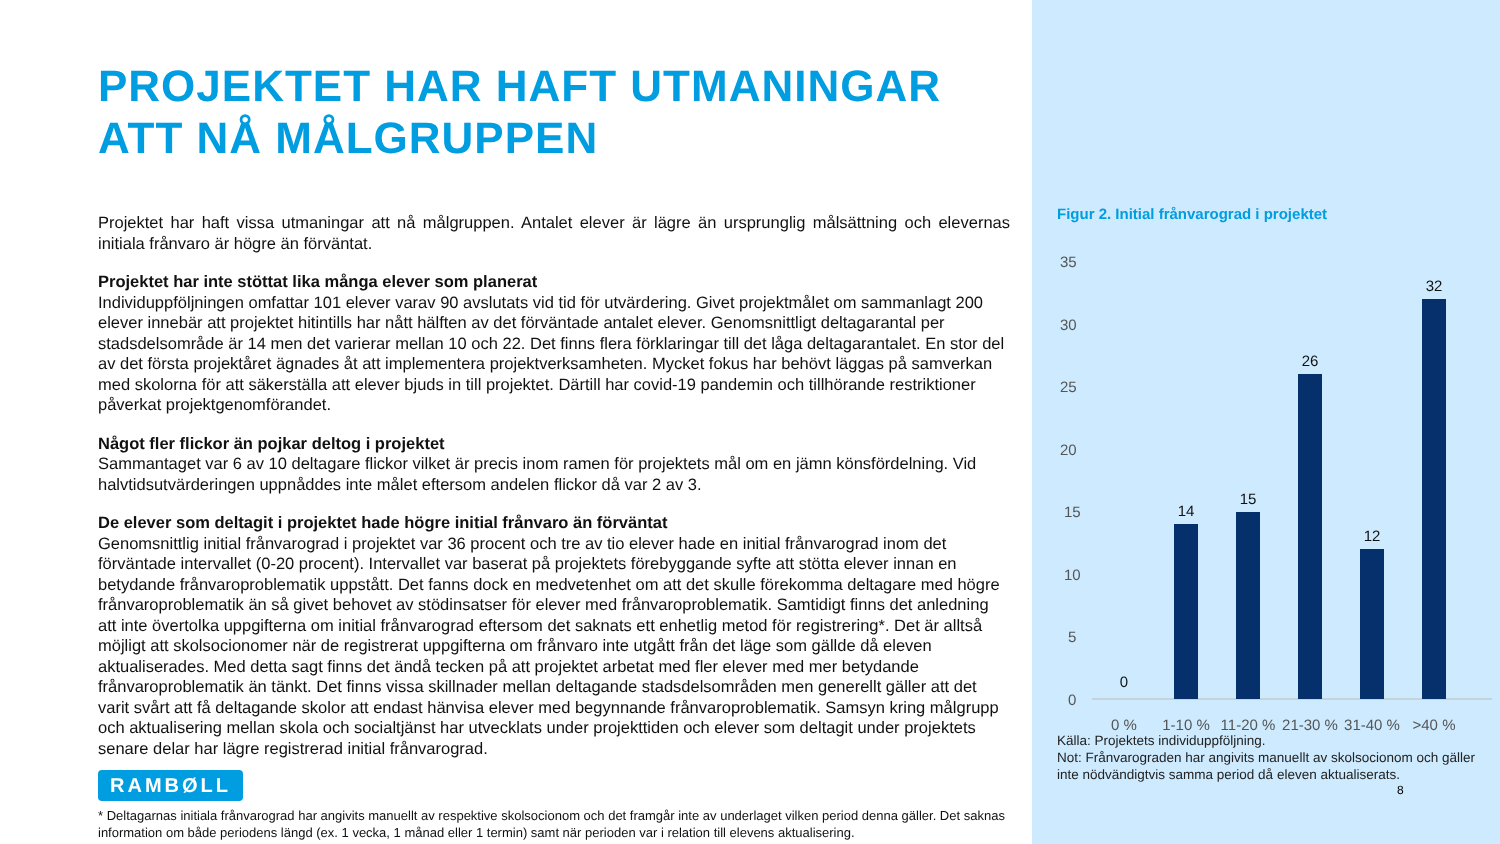PROJEKTET HAR HAFT UTMANINGAR
ATT NÅ MÅLGRUPPEN
Projektet har haft vissa utmaningar att nå målgruppen. Antalet elever är lägre än ursprunglig målsättning och elevernas initiala frånvaro är högre än förväntat.
Projektet har inte stöttat lika många elever som planerat
Individuppföljningen omfattar 101 elever varav 90 avslutats vid tid för utvärdering. Givet projektmålet om sammanlagt 200 elever innebär att projektet hitintills har nått hälften av det förväntade antalet elever. Genomsnittligt deltagarantal per stadsdelsområde är 14 men det varierar mellan 10 och 22. Det finns flera förklaringar till det låga deltagarantalet. En stor del av det första projektåret ägnades åt att implementera projektverksamheten. Mycket fokus har behövt läggas på samverkan med skolorna för att säkerställa att elever bjuds in till projektet. Därtill har covid-19 pandemin och tillhörande restriktioner påverkat projektgenomförandet.
Något fler flickor än pojkar deltog i projektet
Sammantaget var 6 av 10 deltagare flickor vilket är precis inom ramen för projektets mål om en jämn könsfördelning. Vid halvtidsutvärderingen uppnåddes inte målet eftersom andelen flickor då var 2 av 3.
De elever som deltagit i projektet hade högre initial frånvaro än förväntat
Genomsnittlig initial frånvarograd i projektet var 36 procent och tre av tio elever hade en initial frånvarograd inom det förväntade intervallet (0-20 procent). Intervallet var baserat på projektets förebyggande syfte att stötta elever innan en betydande frånvaroproblematik uppstått. Det fanns dock en medvetenhet om att det skulle förekomma deltagare med högre frånvaroproblematik än så givet behovet av stödinsatser för elever med frånvaroproblematik. Samtidigt finns det anledning att inte övertolka uppgifterna om initial frånvarograd eftersom det saknats ett enhetlig metod för registrering*. Det är alltså möjligt att skolsocionomer när de registrerat uppgifterna om frånvaro inte utgått från det läge som gällde då eleven aktualiserades. Med detta sagt finns det ändå tecken på att projektet arbetat med fler elever med mer betydande frånvaroproblematik än tänkt. Det finns vissa skillnader mellan deltagande stadsdelsområden men generellt gäller att det varit svårt att få deltagande skolor att endast hänvisa elever med begynnande frånvaroproblematik. Samsyn kring målgrupp och aktualisering mellan skola och socialtjänst har utvecklats under projekttiden och elever som deltagit under projektets senare delar har lägre registrerad initial frånvarograd.
RAMBØLL
* Deltagarnas initiala frånvarograd har angivits manuellt av respektive skolsocionom och det framgår inte av underlaget vilken period denna gäller. Det saknas information om både periodens längd (ex. 1 vecka, 1 månad eller 1 termin) samt när perioden var i relation till elevens aktualisering.
Figur 2. Initial frånvarograd i projektet
35
30
25
20
15
10
5
0
0
14
15
26
12
32
0 %
1-10 %
11-20 %
21-30 %
31-40 %
>40 %
Källa: Projektets individuppföljning.
Not: Frånvarograden har angivits manuellt av skolsocionom och gäller inte nödvändigtvis samma period då eleven aktualiserats.
8